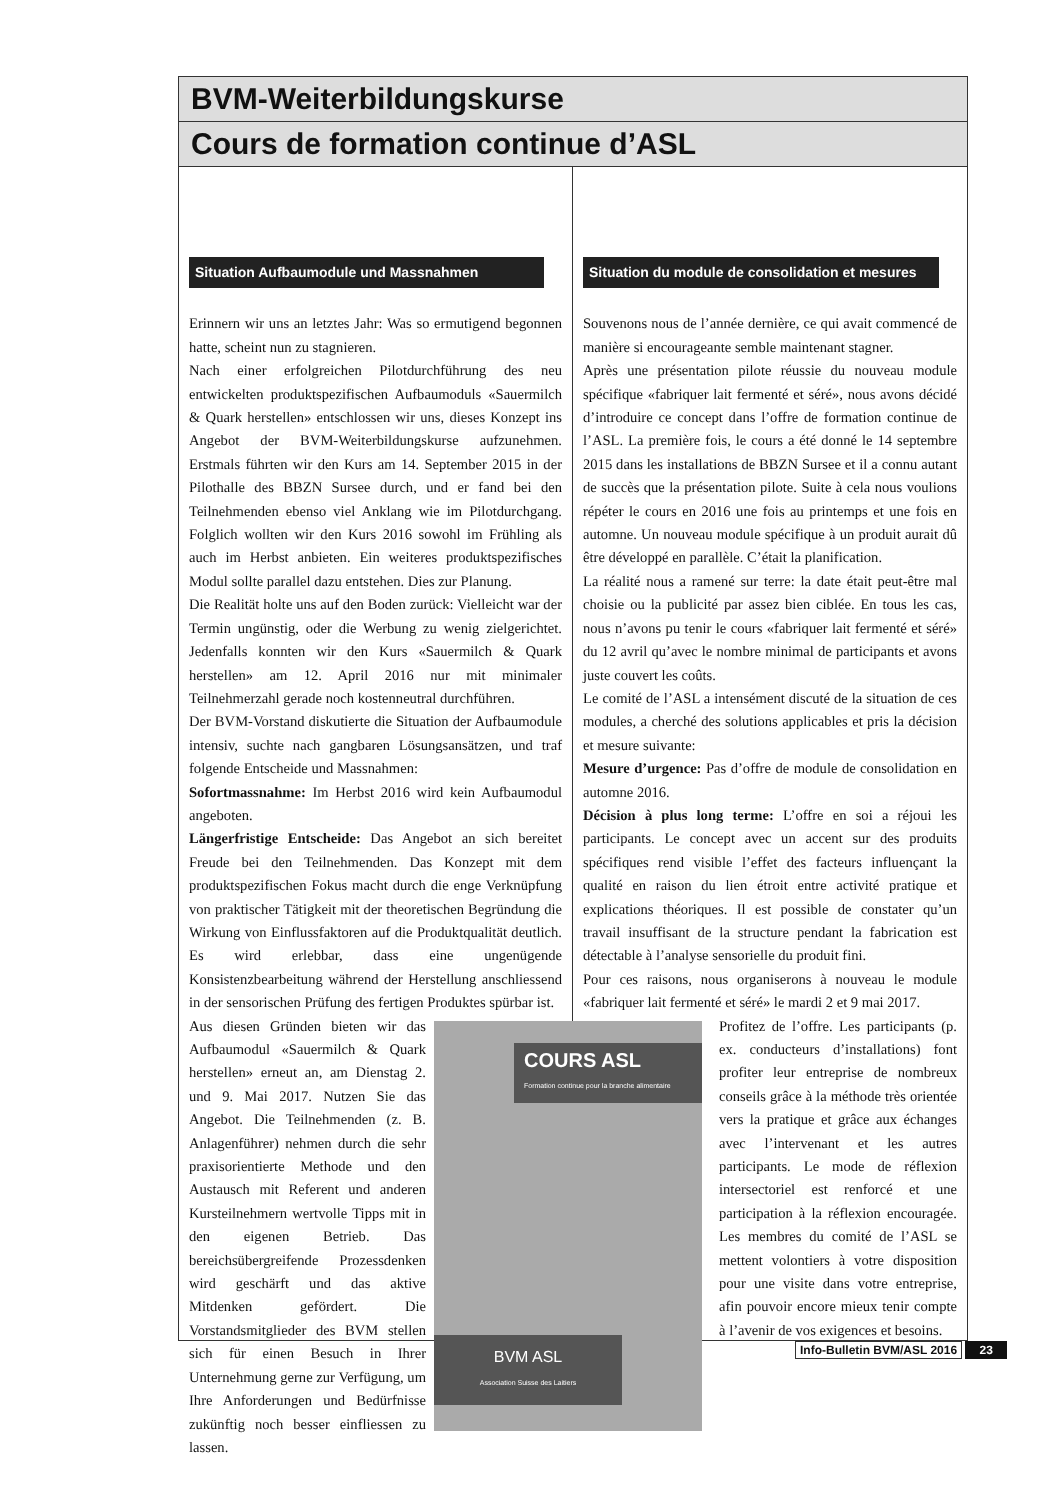BVM-Weiterbildungskurse
Cours de formation continue d’ASL
Situation Aufbaumodule und Massnahmen
Erinnern wir uns an letztes Jahr: Was so ermutigend begonnen hatte, scheint nun zu stagnieren.
Nach einer erfolgreichen Pilotdurchführung des neu entwickelten produktspezifischen Aufbaumoduls «Sauermilch & Quark herstellen» entschlossen wir uns, dieses Konzept ins Angebot der BVM-Weiterbildungskurse aufzunehmen. Erstmals führten wir den Kurs am 14. September 2015 in der Pilothalle des BBZN Sursee durch, und er fand bei den Teilnehmenden ebenso viel Anklang wie im Pilotdurchgang. Folglich wollten wir den Kurs 2016 sowohl im Frühling als auch im Herbst anbieten. Ein weiteres produktspezifisches Modul sollte parallel dazu entstehen. Dies zur Planung.
Die Realität holte uns auf den Boden zurück: Vielleicht war der Termin ungünstig, oder die Werbung zu wenig zielgerichtet. Jedenfalls konnten wir den Kurs «Sauermilch & Quark herstellen» am 12. April 2016 nur mit minimaler Teilnehmerzahl gerade noch kostenneutral durchführen.
Der BVM-Vorstand diskutierte die Situation der Aufbaumodule intensiv, suchte nach gangbaren Lösungsansätzen, und traf folgende Entscheide und Massnahmen:
Sofortmassnahme: Im Herbst 2016 wird kein Aufbaumodul angeboten.
Längerfristige Entscheide: Das Angebot an sich bereitet Freude bei den Teilnehmenden. Das Konzept mit dem produktspezifischen Fokus macht durch die enge Verknüpfung von praktischer Tätigkeit mit der theoretischen Begründung die Wirkung von Einflussfaktoren auf die Produktqualität deutlich. Es wird erlebbar, dass eine ungenügende Konsistenzbearbeitung während der Herstellung anschliessend in der sensorischen Prüfung des fertigen Produktes spürbar ist.
COURS ASL
Formation continue pour la branche alimentaire
BVM ASL
Association Suisse des Laitiers
Aus diesen Gründen bieten wir das Aufbaumodul «Sauermilch & Quark herstellen» erneut an, am Dienstag 2. und 9. Mai 2017. Nutzen Sie das Angebot. Die Teilnehmenden (z. B. Anlagenführer) nehmen durch die sehr praxisorientierte Methode und den Austausch mit Referent und anderen Kursteilnehmern wertvolle Tipps mit in den eigenen Betrieb. Das bereichsübergreifende Prozessdenken wird geschärft und das aktive Mitdenken gefördert. Die Vorstandsmitglieder des BVM stellen sich für einen Besuch in Ihrer Unternehmung gerne zur Verfügung, um Ihre Anforderungen und Bedürfnisse zukünftig noch besser einfliessen zu lassen.
Situation du module de consolidation et mesures
Souvenons nous de l’année dernière, ce qui avait commencé de manière si encourageante semble maintenant stagner.
Après une présentation pilote réussie du nouveau module spécifique «fabriquer lait fermenté et séré», nous avons décidé d’introduire ce concept dans l’offre de formation continue de l’ASL. La première fois, le cours a été donné le 14 septembre 2015 dans les installations de BBZN Sursee et il a connu autant de succès que la présentation pilote. Suite à cela nous voulions répéter le cours en 2016 une fois au printemps et une fois en automne. Un nouveau module spécifique à un produit aurait dû être développé en parallèle. C’était la planification.
La réalité nous a ramené sur terre: la date était peut-être mal choisie ou la publicité par assez bien ciblée. En tous les cas, nous n’avons pu tenir le cours «fabriquer lait fermenté et séré» du 12 avril qu’avec le nombre minimal de participants et avons juste couvert les coûts.
Le comité de l’ASL a intensément discuté de la situation de ces modules, a cherché des solutions applicables et pris la décision et mesure suivante:
Mesure d’urgence: Pas d’offre de module de consolidation en automne 2016.
Décision à plus long terme: L’offre en soi a réjoui les participants. Le concept avec un accent sur des produits spécifiques rend visible l’effet des facteurs influençant la qualité en raison du lien étroit entre activité pratique et explications théoriques. Il est possible de constater qu’un travail insuffisant de la structure pendant la fabrication est détectable à l’analyse sensorielle du produit fini.
Pour ces raisons, nous organiserons à nouveau le module «fabriquer lait fermenté et séré» le mardi 2 et 9 mai 2017.
Profitez de l’offre. Les participants (p. ex. conducteurs d’installations) font profiter leur entreprise de nombreux conseils grâce à la méthode très orientée vers la pratique et grâce aux échanges avec l’intervenant et les autres participants. Le mode de réflexion intersectoriel est renforcé et une participation à la réflexion encouragée. Les membres du comité de l’ASL se mettent volontiers à votre disposition pour une visite dans votre entreprise, afin pouvoir encore mieux tenir compte à l’avenir de vos exigences et besoins.
Info-Bulletin BVM/ASL 2016 23